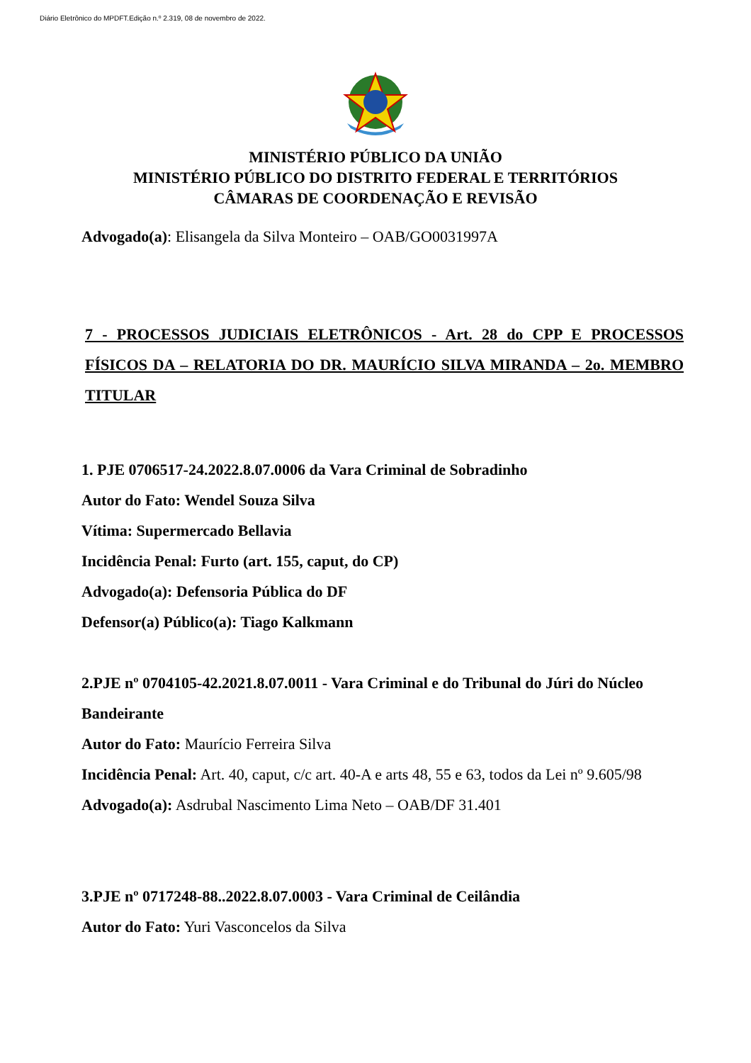Diário Eletrônico do MPDFT.Edição n.º 2.319, 08 de novembro de 2022.
MINISTÉRIO PÚBLICO DA UNIÃO
MINISTÉRIO PÚBLICO DO DISTRITO FEDERAL E TERRITÓRIOS
CÂMARAS DE COORDENAÇÃO E REVISÃO
Advogado(a): Elisangela da Silva Monteiro – OAB/GO0031997A
7 - PROCESSOS JUDICIAIS ELETRÔNICOS - Art. 28 do CPP E PROCESSOS FÍSICOS DA – RELATORIA DO DR. MAURÍCIO SILVA MIRANDA – 2o. MEMBRO TITULAR
1. PJE 0706517-24.2022.8.07.0006 da Vara Criminal de Sobradinho
Autor do Fato: Wendel Souza Silva
Vítima: Supermercado Bellavia
Incidência Penal: Furto (art. 155, caput, do CP)
Advogado(a): Defensoria Pública do DF
Defensor(a) Público(a): Tiago Kalkmann
2.PJE nº 0704105-42.2021.8.07.0011 - Vara Criminal e do Tribunal do Júri do Núcleo Bandeirante
Autor do Fato: Maurício Ferreira Silva
Incidência Penal: Art. 40, caput, c/c art. 40-A e arts 48, 55 e 63, todos da Lei nº 9.605/98
Advogado(a): Asdrubal Nascimento Lima Neto – OAB/DF 31.401
3.PJE nº 0717248-88..2022.8.07.0003 - Vara Criminal de Ceilândia
Autor do Fato: Yuri Vasconcelos da Silva